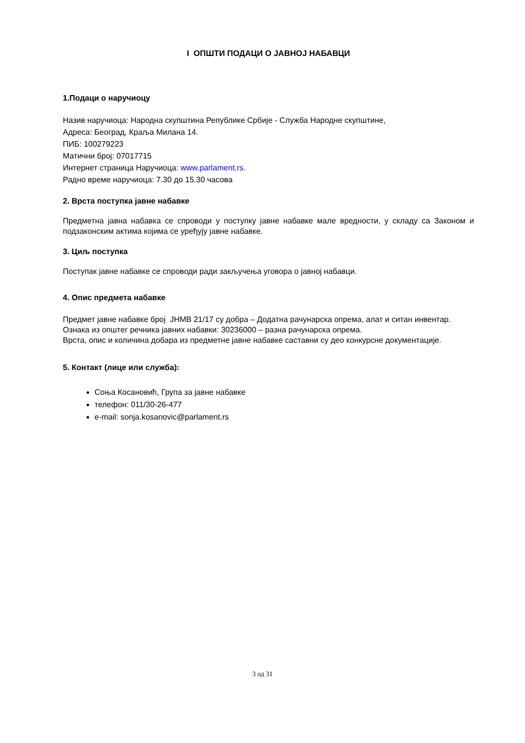I ОПШТИ ПОДАЦИ О ЈАВНОЈ НАБАВЦИ
1.Подаци о наручиоцу
Назив наручиоца: Народна скупштина Републике Србије - Служба Народне скупштине,
Адреса: Београд, Краља Милана 14.
ПИБ: 100279223
Матични број: 07017715
Интернет страница Наручиоца: www.parlament.rs.
Радно време наручиоца: 7.30 до 15.30 часова
2. Врста поступка јавне набавке
Предметна јавна набавка се спроводи у поступку јавне набавке мале вредности, у складу са Законом и подзаконским актима којима се уређују јавне набавке.
3. Циљ поступка
Поступак јавне набавке се спроводи ради закључења уговора о јавној набавци.
4. Опис предмета набавке
Предмет јавне набавке број ЈНМВ 21/17 су добра – Додатна рачунарска опрема, алат и ситан инвентар.
Ознака из општег речника јавних набавки: 30236000 – разна рачунарска опрема.
Врста, опис и количина добара из предметне јавне набавке саставни су део конкурсне документације.
5. Контакт (лице или служба):
Соња Косановић, Група за јавне набавке
телефон: 011/30-26-477
e-mail: sonja.kosanovic@parlament.rs
3 од 31